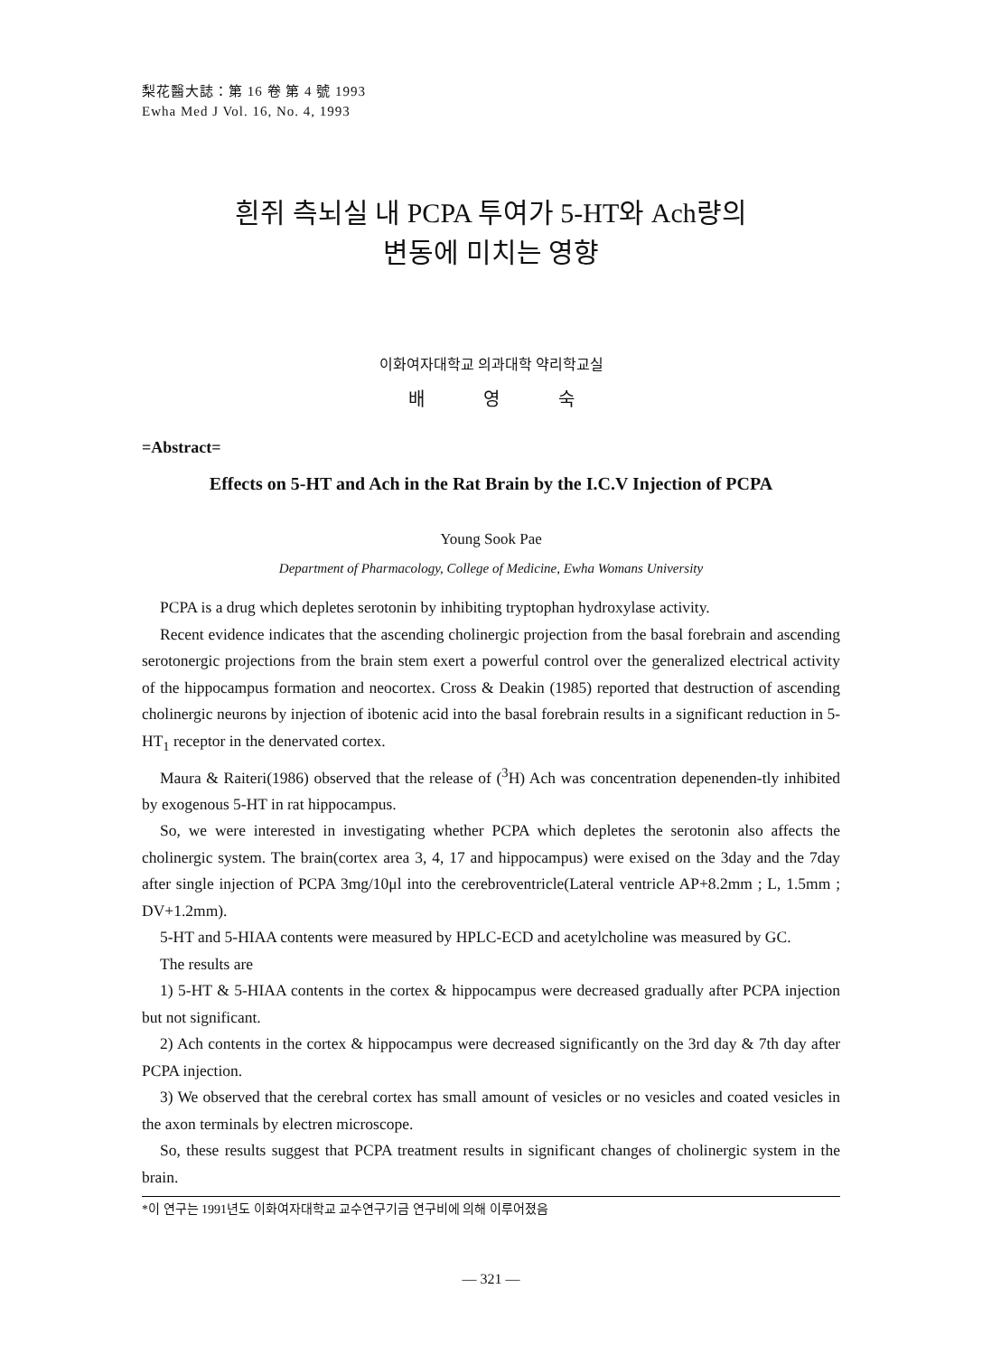梨花醫大誌：第 16 卷 第 4 號 1993
Ewha Med J Vol. 16, No. 4, 1993
흰쥐 측뇌실 내 PCPA 투여가 5-HT와 Ach량의
변동에 미치는 영향
이화여자대학교 의과대학 약리학교실
배 영 숙
=Abstract=
Effects on 5-HT and Ach in the Rat Brain by the I.C.V Injection of PCPA
Young Sook Pae
Department of Pharmacology, College of Medicine, Ewha Womans University
PCPA is a drug which depletes serotonin by inhibiting tryptophan hydroxylase activity.
Recent evidence indicates that the ascending cholinergic projection from the basal forebrain and ascending serotonergic projections from the brain stem exert a powerful control over the generalized electrical activity of the hippocampus formation and neocortex. Cross & Deakin (1985) reported that destruction of ascending cholinergic neurons by injection of ibotenic acid into the basal forebrain results in a significant reduction in 5-HT<sub>1</sub> receptor in the denervated cortex.
Maura & Raiteri(1986) observed that the release of (<sup>3</sup>H) Ach was concentration depenenden-tly inhibited by exogenous 5-HT in rat hippocampus.
So, we were interested in investigating whether PCPA which depletes the serotonin also affects the cholinergic system. The brain(cortex area 3, 4, 17 and hippocampus) were exised on the 3day and the 7day after single injection of PCPA 3mg/10μl into the cerebroventricle(Lateral ventricle AP+8.2mm ; L, 1.5mm ; DV+1.2mm).
5-HT and 5-HIAA contents were measured by HPLC-ECD and acetylcholine was measured by GC.
The results are
1) 5-HT & 5-HIAA contents in the cortex & hippocampus were decreased gradually after PCPA injection but not significant.
2) Ach contents in the cortex & hippocampus were decreased significantly on the 3rd day & 7th day after PCPA injection.
3) We observed that the cerebral cortex has small amount of vesicles or no vesicles and coated vesicles in the axon terminals by electren microscope.
So, these results suggest that PCPA treatment results in significant changes of cholinergic system in the brain.
*이 연구는 1991년도 이화여자대학교 교수연구기금 연구비에 의해 이루어졌음
— 321 —